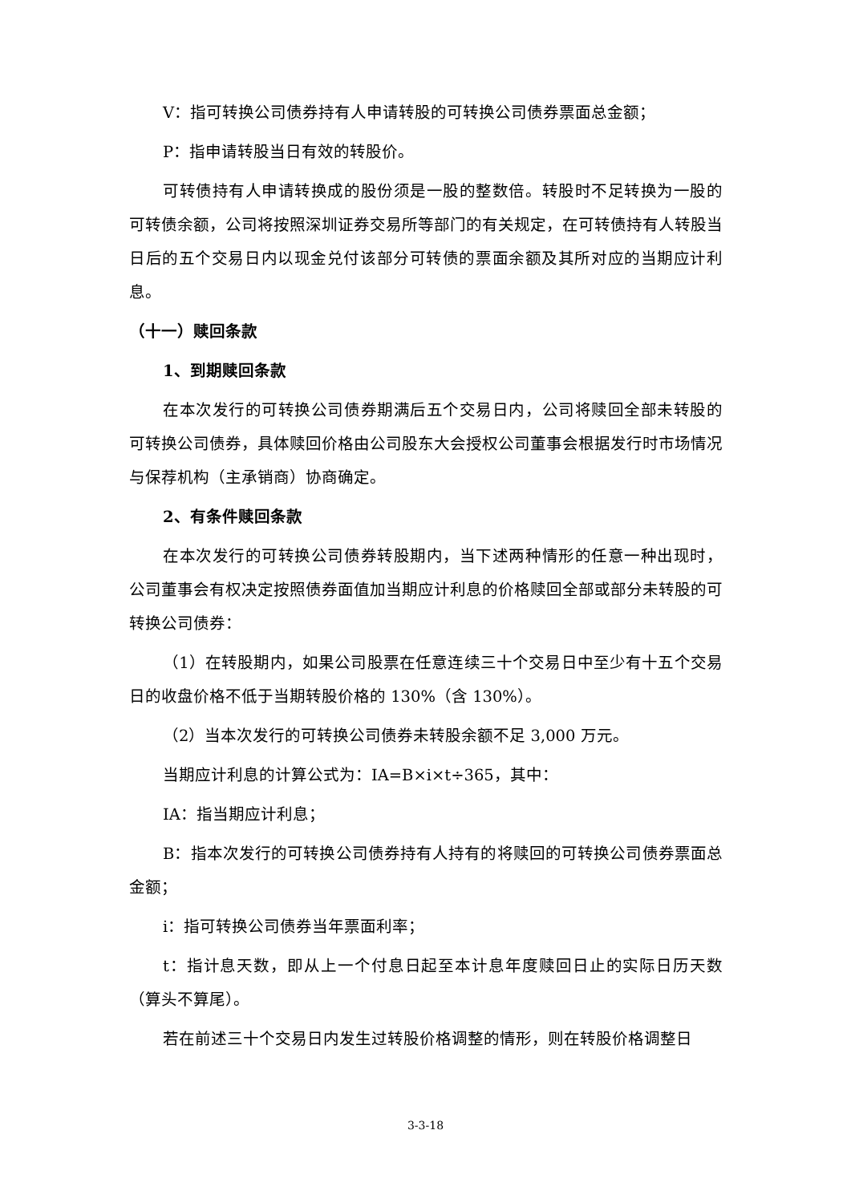V：指可转换公司债券持有人申请转股的可转换公司债券票面总金额；
P：指申请转股当日有效的转股价。
可转债持有人申请转换成的股份须是一股的整数倍。转股时不足转换为一股的可转债余额，公司将按照深圳证券交易所等部门的有关规定，在可转债持有人转股当日后的五个交易日内以现金兑付该部分可转债的票面余额及其所对应的当期应计利息。
（十一）赎回条款
1、到期赎回条款
在本次发行的可转换公司债券期满后五个交易日内，公司将赎回全部未转股的可转换公司债券，具体赎回价格由公司股东大会授权公司董事会根据发行时市场情况与保荐机构（主承销商）协商确定。
2、有条件赎回条款
在本次发行的可转换公司债券转股期内，当下述两种情形的任意一种出现时，公司董事会有权决定按照债券面值加当期应计利息的价格赎回全部或部分未转股的可转换公司债券：
（1）在转股期内，如果公司股票在任意连续三十个交易日中至少有十五个交易日的收盘价格不低于当期转股价格的 130%（含 130%）。
（2）当本次发行的可转换公司债券未转股余额不足 3,000 万元。
当期应计利息的计算公式为：IA=B×i×t÷365，其中：
IA：指当期应计利息；
B：指本次发行的可转换公司债券持有人持有的将赎回的可转换公司债券票面总金额；
i：指可转换公司债券当年票面利率；
t：指计息天数，即从上一个付息日起至本计息年度赎回日止的实际日历天数（算头不算尾）。
若在前述三十个交易日内发生过转股价格调整的情形，则在转股价格调整日
3-3-18